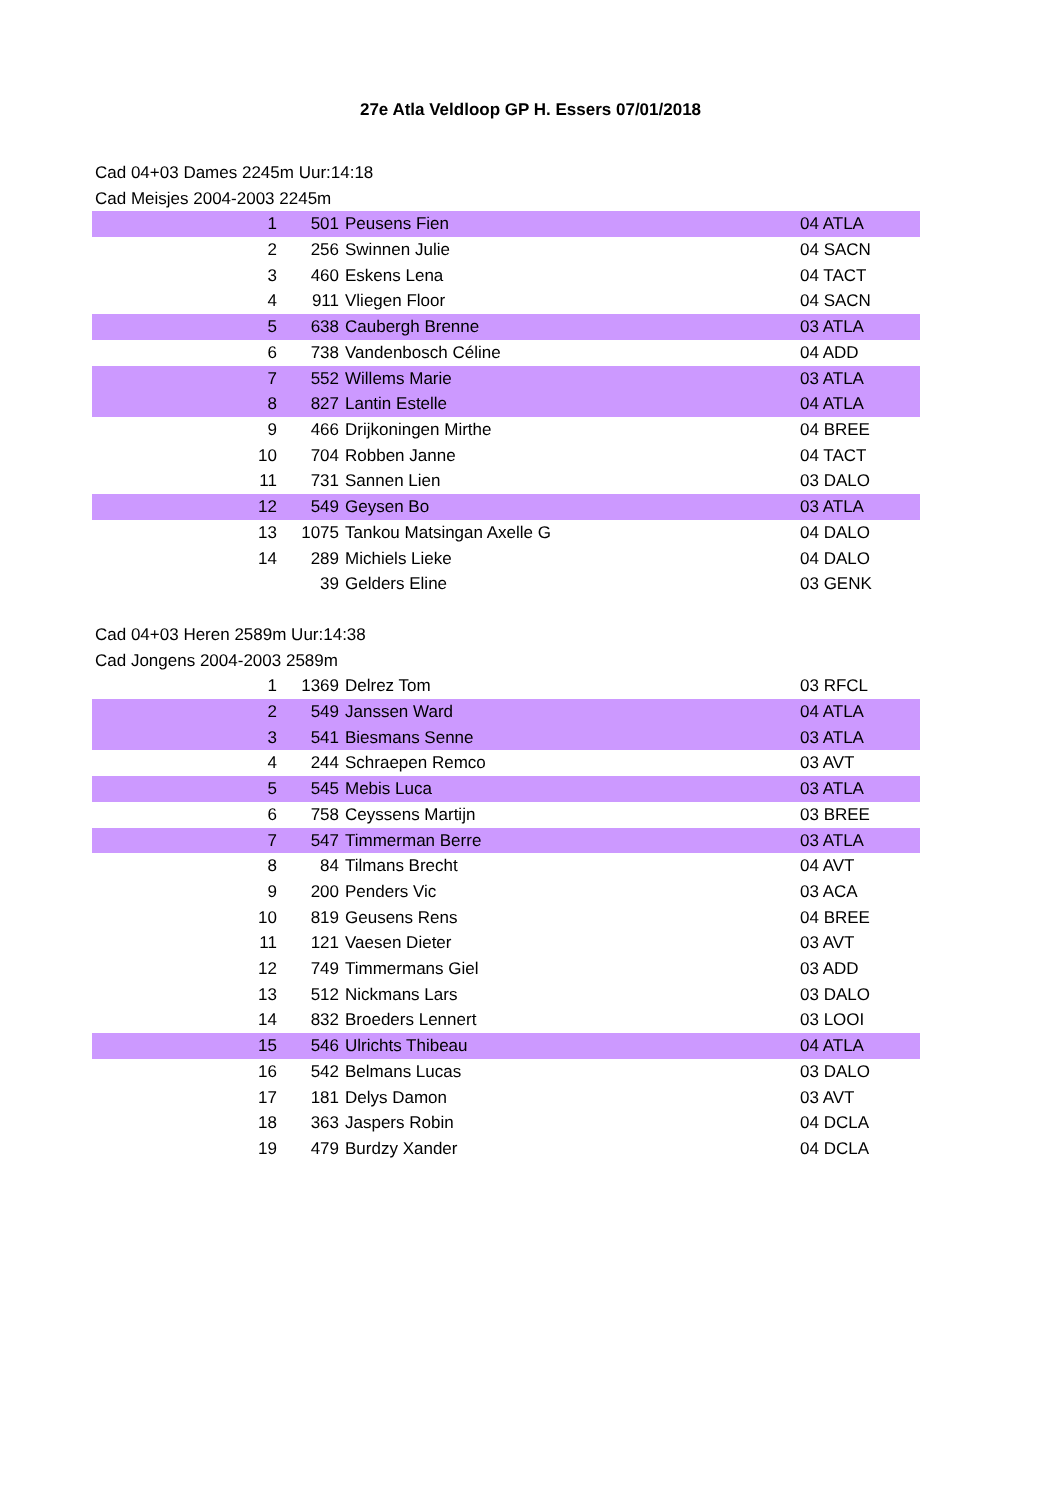27e Atla Veldloop GP H. Essers 07/01/2018
Cad 04+03 Dames 2245m Uur:14:18
Cad Meisjes 2004-2003 2245m
| 1 | 501 | Peusens Fien | 04 ATLA |
| 2 | 256 | Swinnen Julie | 04 SACN |
| 3 | 460 | Eskens Lena | 04 TACT |
| 4 | 911 | Vliegen Floor | 04 SACN |
| 5 | 638 | Caubergh Brenne | 03 ATLA |
| 6 | 738 | Vandenbosch Céline | 04 ADD |
| 7 | 552 | Willems Marie | 03 ATLA |
| 8 | 827 | Lantin Estelle | 04 ATLA |
| 9 | 466 | Drijkoningen Mirthe | 04 BREE |
| 10 | 704 | Robben Janne | 04 TACT |
| 11 | 731 | Sannen Lien | 03 DALO |
| 12 | 549 | Geysen Bo | 03 ATLA |
| 13 | 1075 | Tankou Matsingan Axelle G | 04 DALO |
| 14 | 289 | Michiels Lieke | 04 DALO |
| | 39 | Gelders Eline | 03 GENK |
Cad 04+03 Heren 2589m Uur:14:38
Cad Jongens 2004-2003 2589m
| 1 | 1369 | Delrez Tom | 03 RFCL |
| 2 | 549 | Janssen Ward | 04 ATLA |
| 3 | 541 | Biesmans Senne | 03 ATLA |
| 4 | 244 | Schraepen Remco | 03 AVT |
| 5 | 545 | Mebis Luca | 03 ATLA |
| 6 | 758 | Ceyssens Martijn | 03 BREE |
| 7 | 547 | Timmerman Berre | 03 ATLA |
| 8 | 84 | Tilmans Brecht | 04 AVT |
| 9 | 200 | Penders Vic | 03 ACA |
| 10 | 819 | Geusens Rens | 04 BREE |
| 11 | 121 | Vaesen Dieter | 03 AVT |
| 12 | 749 | Timmermans Giel | 03 ADD |
| 13 | 512 | Nickmans Lars | 03 DALO |
| 14 | 832 | Broeders Lennert | 03 LOOI |
| 15 | 546 | Ulrichts Thibeau | 04 ATLA |
| 16 | 542 | Belmans Lucas | 03 DALO |
| 17 | 181 | Delys Damon | 03 AVT |
| 18 | 363 | Jaspers Robin | 04 DCLA |
| 19 | 479 | Burdzy Xander | 04 DCLA |